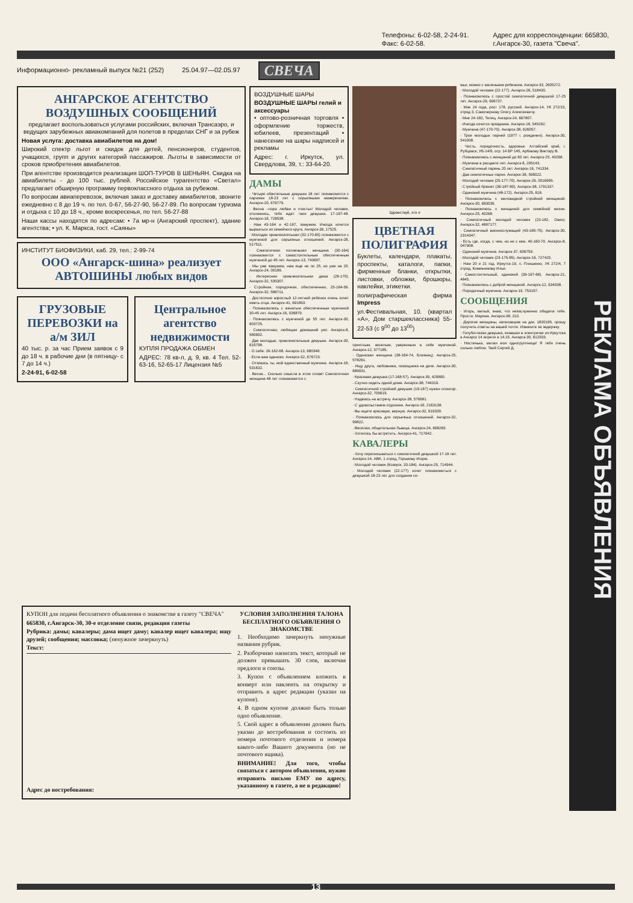Телефоны: 6-02-58, 2-24-91.
Факс: 6-02-58.
Адрес для корреспонденции: 665830,
г.Ангарск-30, газета "Свеча".
Информационно- рекламный выпуск №21 (252) 25.04.97—02.05.97 СВЕЧА
АНГАРСКОЕ АГЕНТСТВО ВОЗДУШНЫХ СООБЩЕНИЙ
предлагает воспользоваться услугами российских, включая Трансаэро, и ведущих зарубежных авиакомпаний для полетов в пределах СНГ и за рубеж
Новая услуга: доставка авиабилетов на дом!
Широкий спектр льгот и скидок для детей, пенсионеров, студентов, учащихся, групп и других категорий пассажиров. Льготы в зависимости от сроков приобретения авиабилетов.
При агентстве производится реализация ШОП-ТУРОВ В ШЕНЬЯН. Скидка на авиабилеты - до 100 тыс. рублей. Российское турагентство «Светал» предлагает обширную программу первоклассного отдыха за рубежом.
По вопросам авиаперевозок, включая заказ и доставку авиабилетов, звоните ежедневно с 8 до 19 ч. по тел. 0-67, 56-27-90, 56-27-89. По вопросам туризма и отдыха с 10 до 18 ч., кроме воскресенья, по тел. 56-27-88
Наши кассы находятся по адресам: • 7а мр-н (Ангарский проспект), здание агентства; • ул. К. Маркса, гост. «Саяны»
ИНСТИТУТ БИОФИЗИКИ, каб. 29, тел.: 2-99-74
ООО «Ангарск-шина» реализует АВТОШИНЫ любых видов
ГРУЗОВЫЕ ПЕРЕВОЗКИ на а/м ЗИЛ
40 тыс. р. за час Прием заявок с 9 до 18 ч. в рабочие дни (в пятницу- с 7 до 14 ч.)
2-24-91, 6-02-58
Центральное агентство недвижимости
КУПЛЯ ПРОДАЖА ОБМЕН
АДРЕС: 78 кв-л, д. 9, кв. 4 Тел. 52-63-16, 52-65-17 Лицензия №5
ВОЗДУШНЫЕ ШАРЫ
ВОЗДУШНЫЕ ШАРЫ гелий и аксессуары
• оптово-розничная торговля • оформление торжеств, юбилеев, презентаций • нанесение на шары надписей и рекламы
Адрес: г. Иркутск, ул. Свердлова, 39, т.: 33-64-20.
ДАМЫ
· Четыре обаятельные девушки 18 лет познакомятся с парнями 18-23 лет с серьезными намерениями. Ангарск-20, 676779.
· Весна –пора любви и счастья! Молодой человек, откликнись, тебя ждет твоя девушка. 17-167-48. Ангарск-16, 728538.
· Нам 43-164 и 42-167, замужем. Иногда хочется вырваться из семейного круга. Ангарск-36, 17525.
· Молодая привлекательная (32-170-65) познакомится с мужчиной для серьезных отношений. Ангарск-28, 517511.
· Симпатичная полненькая женщина (30-164) познакомится с самостоятельным обеспеченным мужчиной до 45 лет. Ангарск-13, 743697.
· Мы уже замужем, нам еще не по 25, но уже на 20. Ангарск-24, 00189.
· Интересная привлекательная дама (28-170). Ангарск-32, 535307.
· Стройная, порядочная, обеспеченная, 25-164-56. Ангарск-32, 586711.
· Достаточно взрослый 12-летний ребенок очень хочет иметь отца. Ангарск-41, 691893.
· Познакомлюсь с женатым обеспеченным мужчиной 30-45 лет. Ангарск-16, 036879.
· Познакомлюсь с мужчиной до 55 лет. Ангарск-30, 603725.
· Симпатичная, любящая домашний уют. Ангарск-8, 580602.
· Две молодые, привлекательные девушки. Ангарск-30, 619798.
· О себе: 26-162-68. Ангарск-13, 680348.
· Если вам одиноко. Ангарск-32, 676723.
· Отзовись ты, мой единственный мужчина. Ангарск-16, 531632.
· Весна... Сколько смысла в этом слове! Симпатичная женщина 48 лет познакомится с
Здравствуй, это я
ЦВЕТНАЯ ПОЛИГРАФИЯ
Буклеты, календари, плакаты, проспекты, каталоги, папки, фирменные бланки, открытки, листовки, обложки, брошюры, наклейки, этикетки.
полиграфическая фирма Impress
ул.Фестивальная, 10. (квартал «А», Дом старшеклассника) 55-22-53 (с 9<sup>00</sup> до 13<sup>00</sup>)
приятным, веселым, уверенным в себе мужчиной. Ангарск-12, 577185.
· Одинокая женщина (38-164-74, Близнец). Ангарск-25, 578261.
· Ищу друга, любовника, помощника на даче. Ангарск-30, 689931.
· Красивая девушка (17-168-57). Ангарск-39, 429890.
· Скучно сидеть одной дома. Ангарск-38, 744319.
· Симпатичной стройной девушке (19-167) нужен спонсор. Ангарск-32, 705619.
· Надеюсь на встречу. Ангарск-38, 576681.
· С удовольствием отдохнем. Ангарск-16, 2163138.
· Вы ищете красивую, верную. Ангарск-32, 619339.
· Познакомлюсь для серьезных отношений. Ангарск-32, 99822.
· Веселая, общительная Львица. Ангарск-24, 668283.
· Хотелось бы встретить. Ангарск-41, 717642.
КАВАЛЕРЫ
· Хочу переписываться с симпатичной девушкой 17-18 лет. Ангарск-14, АВК, 1 отряд, Горшкову Игорю.
· Молодой человек (Козерог, 33-184). Ангарск-25, 714944.
· Молодой человек (22-177) хочет познакомиться с девушкой 18-23 лет для создания се-
мьи, можно с маленьким ребенком. Ангарск-33, 2605272.
· Молодой человек (22-177). Ангарск-26, 518430.
· Познакомлюсь с простой симпатичной девушкой 17-25 лет. Ангарск-29, 696737.
· Мне 24 года, рост 178, русский. Ангарск-14, УК 272/15, отряд 3, Самочернову Олегу Алексеевичу.
· Мне 24-182, Телец. Ангарск-24, 667807.
· Иногда хочется праздника. Ангарск-16, 545292.
· Мужчина (47-170-70). Ангарск-38, 626057.
· Трое молодых парней (1977 г. рождения). Ангарск-30, 541008.
· Честь, порядочность, здоровье. Алтайский край, г. Рубцовск, УБ-14/9, отр. 14 БР 145, Арбакову Виктору В.
· Познакомлюсь с женщиной до 60 лет. Ангарск-25, 40268.
· Мужчина в расцвете лет. Ангарск-6, 295143.
· Симпатичный парень 20 лет. Ангарск-16, 741334.
· Два симпатичных парня. Ангарск-36, 596022.
· Молодой человек (25-177-70). Ангарск-26, 0016995.
· Стройный брюнет (36-187-80). Ангарск-38, 1791337.
· Одинокий мужчина (48-172). Ангарск-25, 618.
· Познакомлюсь с миловидной стройной женщиной. Ангарск-30, 683036.
· Познакомлюсь с женщиной для семейной жизни. Ангарск-25, 40268.
· Симпатичный молодой человек (23-182, Овен). Ангарск-32, 4897177.
· Симпатичный военнослужащий (43-180-75). Ангарск-30, 2314347.
· Есть где, когда, с чем, но не с кем. 40-160-70. Ангарск-8, 047908.
· Одинокий мужчина. Ангарск-37, 606759.
· Молодой человек (23-175-85). Ангарск-16, 727420.
· Нам 20 и 21 год. Иркутск-19, п. Плишкино, УК 272/4, 7 отряд, Кожевникову Илье.
· Самостоятельный, одинокий (39-167-68). Ангарск-21, 4845.
· Познакомлюсь с доброй женщиной. Ангарск-12, 634038.
· Порядочный мужчина. Ангарск-19, 753197.
СООБЩЕНИЯ
· Игорь, милый, знаю, что незаслуженно обидела тебя. Прости. Марина. Ангарск-38, 210.
· Дорогие женщины, написавшие на док. 1820195, прошу получить ответы на вашей почте. Извините за задержку.
· Голубоглазая девушка, ехавшая в электричке из Иркутска в Ангарск 14 апреля в 14.15. Ангарск-30, 612933.
· Настенька, милая моя одногруппница! Я тебя очень сильно люблю. Твой Сергей Д.
РЕКЛАМА ОБЪЯВЛЕНИЯ
КУПОН для подачи бесплатного объявления о знакомстве в газету "СВЕЧА"
665830, г.Ангарск-30, 30-е отделение связи, редакция газеты
Рубрика: дамы; кавалеры; дама ищет даму; кавалер ищет кавалера; ищу друзей; сообщения; массовка; (ненужное зачеркнуть)
Текст:
Адрес до востребования:
УСЛОВИЯ ЗАПОЛНЕНИЯ ТАЛОНА БЕСПЛАТНОГО ОБЪЯВЛЕНИЯ О ЗНАКОМСТВЕ
1. Необходимо зачеркнуть ненужные названия рубрик.
2. Разборчиво написать текст, который не должен превышать 30 слов, включая предлоги и союзы.
3. Купон с объявлением вложить в конверт или наклеить на открытку и отправить в адрес редакции (указан на купоне).
4. В одном купоне должно быть только одно объявление.
5. Свой адрес в объявлении должен быть указан до востребования и состоять из номера почтового отделения и номера какого-либо Вашего документа (но не почтового ящика).
ВНИМАНИЕ! Для того, чтобы связаться с автором объявления, нужно отправить письмо ЕМУ по адресу, указанному в газете, а не в редакцию!
13